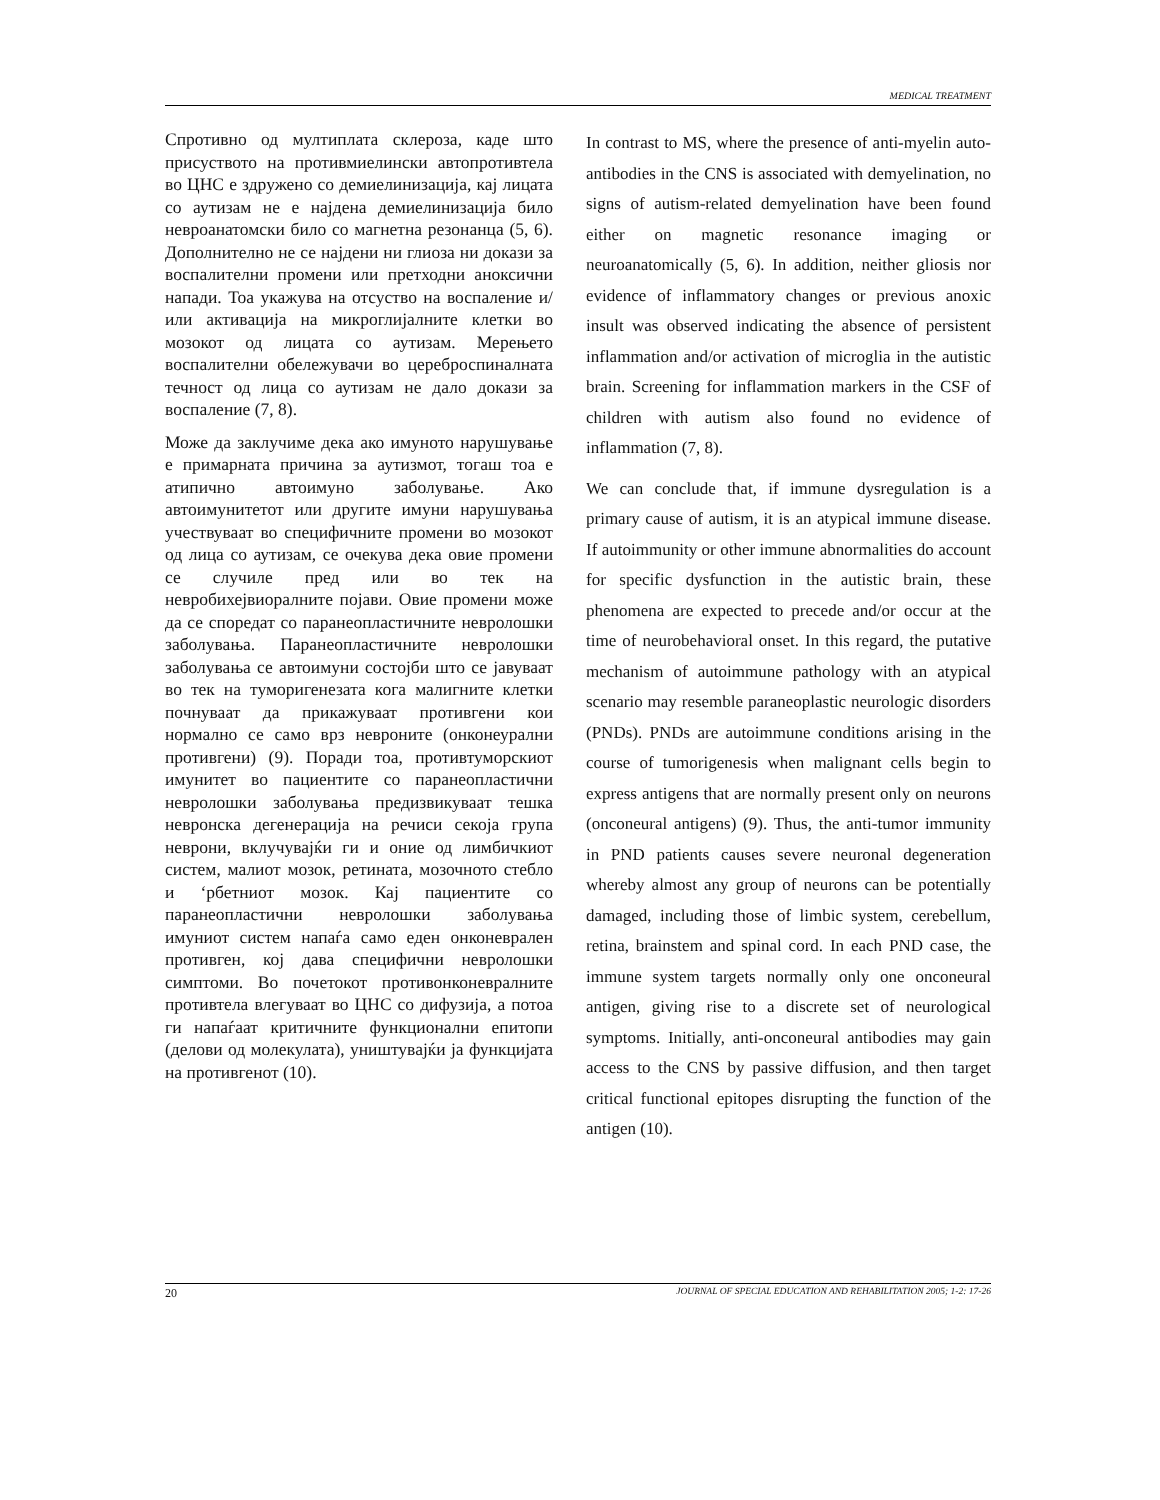MEDICAL TREATMENT
Спротивно од мултиплата склероза, каде што присуството на противмиелински автопротивтела во ЦНС е здружено со демиелинизација, кај лицата со аутизам не е најдена демиелинизација било невроанатомски било со магнетна резонанца (5, 6). Дополнително не се најдени ни глиоза ни докази за воспалителни промени или претходни аноксични напади. Тоа укажува на отсуство на воспаление и/или активација на микроглијалните клетки во мозокот од лицата со аутизам. Мерењето воспалителни обележувачи во цереброспиналната течност од лица со аутизам не дало докази за воспаление (7, 8).
Може да заклучиме дека ако имуното нарушување е примарната причина за аутизмот, тогаш тоа е атипично автоимуно заболување. Ако автоимунитетот или другите имуни нарушувања учествуваат во специфичните промени во мозокот од лица со аутизам, се очекува дека овие промени се случиле пред или во тек на невробихејвиоралните појави. Овие промени може да се споредат со паранеопластичните невролошки заболувања. Паранеопластичните невролошки заболувања се автоимуни состојби што се јавуваат во тек на туморигенезата кога малигните клетки почнуваат да прикажуваат противгени кои нормално се само врз невроните (онконеурални противгени) (9). Поради тоа, противтуморскиот имунитет во пациентите со паранеопластични невролошки заболувања предизвикуваат тешка невронска дегенерација на речиси секоја група неврони, вклучувајќи ги и оние од лимбичкиот систем, малиот мозок, ретината, мозочното стебло и ‘рбетниот мозок. Кај пациентите со паранеопластични невролошки заболувања имуниот систем напаѓа само еден онконеврален противген, кој дава специфични невролошки симптоми. Во почетокот противонконевралните противтела влегуваат во ЦНС со дифузија, а потоа ги напаѓаат критичните функционални епитопи (делови од молекулата), уништувајќи ја функцијата на противгенот (10).
In contrast to MS, where the presence of anti-myelin auto-antibodies in the CNS is associated with demyelination, no signs of autism-related demyelination have been found either on magnetic resonance imaging or neuroanatomically (5, 6). In addition, neither gliosis nor evidence of inflammatory changes or previous anoxic insult was observed indicating the absence of persistent inflammation and/or activation of microglia in the autistic brain. Screening for inflammation markers in the CSF of children with autism also found no evidence of inflammation (7, 8).
We can conclude that, if immune dysregulation is a primary cause of autism, it is an atypical immune disease. If autoimmunity or other immune abnormalities do account for specific dysfunction in the autistic brain, these phenomena are expected to precede and/or occur at the time of neurobehavioral onset. In this regard, the putative mechanism of autoimmune pathology with an atypical scenario may resemble paraneoplastic neurologic disorders (PNDs). PNDs are autoimmune conditions arising in the course of tumorigenesis when malignant cells begin to express antigens that are normally present only on neurons (onconeural antigens) (9). Thus, the anti-tumor immunity in PND patients causes severe neuronal degeneration whereby almost any group of neurons can be potentially damaged, including those of limbic system, cerebellum, retina, brainstem and spinal cord. In each PND case, the immune system targets normally only one onconeural antigen, giving rise to a discrete set of neurological symptoms. Initially, anti-onconeural antibodies may gain access to the CNS by passive diffusion, and then target critical functional epitopes disrupting the function of the antigen (10).
20 JOURNAL OF SPECIAL EDUCATION AND REHABILITATION 2005; 1-2: 17-26